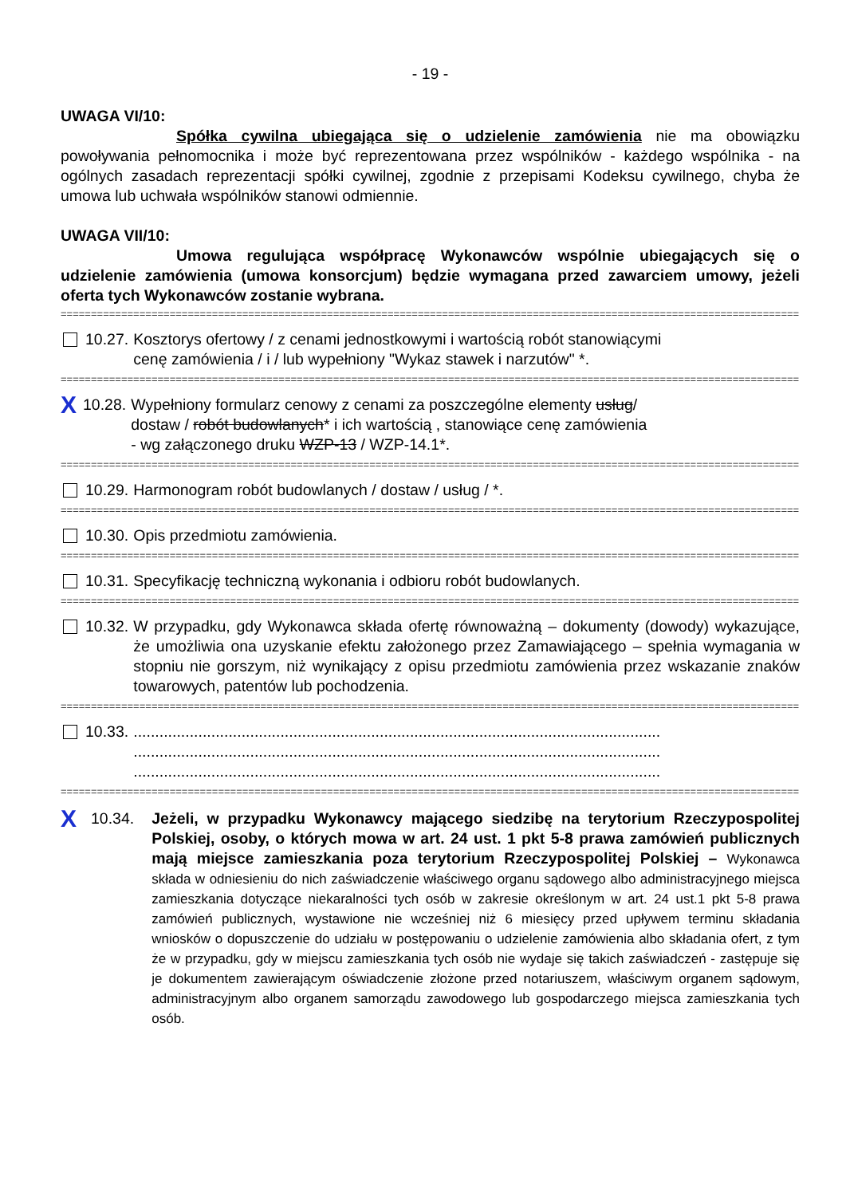- 19 -
UWAGA VI/10:
Spółka cywilna ubiegająca się o udzielenie zamówienia nie ma obowiązku powoływania pełnomocnika i może być reprezentowana przez wspólników - każdego wspólnika - na ogólnych zasadach reprezentacji spółki cywilnej, zgodnie z przepisami Kodeksu cywilnego, chyba że umowa lub uchwała wspólników stanowi odmiennie.
UWAGA VII/10:
Umowa regulująca współpracę Wykonawców wspólnie ubiegających się o udzielenie zamówienia (umowa konsorcjum) będzie wymagana przed zawarciem umowy, jeżeli oferta tych Wykonawców zostanie wybrana.
==========================================================================================================================
10.27. Kosztorys ofertowy / z cenami jednostkowymi i wartością robót stanowiącymi
cenę zamówienia / i / lub wypełniony "Wykaz stawek i narzutów" *.
==========================================================================================================================
X 10.28. Wypełniony formularz cenowy z cenami za poszczególne elementy usług/
dostaw / robót budowlanych* i ich wartością , stanowiące cenę zamówienia
- wg załączonego druku WZP-13 / WZP-14.1*.
==========================================================================================================================
10.29. Harmonogram robót budowlanych / dostaw / usług / *.
==========================================================================================================================
10.30. Opis przedmiotu zamówienia.
==========================================================================================================================
10.31. Specyfikację techniczną wykonania i odbioru robót budowlanych.
==========================================================================================================================
10.32. W przypadku, gdy Wykonawca składa ofertę równoważną – dokumenty (dowody) wykazujące, że umożliwia ona uzyskanie efektu założonego przez Zamawiającego – spełnia wymagania w stopniu nie gorszym, niż wynikający z opisu przedmiotu zamówienia przez wskazanie znaków towarowych, patentów lub pochodzenia.
==========================================================================================================================
10.33...........................................................................................................................
..........................................................................................................................
..........................................................................................................................
==========================================================================================================================
X 10.34. Jeżeli, w przypadku Wykonawcy mającego siedzibę na terytorium Rzeczypospolitej Polskiej, osoby, o których mowa w art. 24 ust. 1 pkt 5-8 prawa zamówień publicznych mają miejsce zamieszkania poza terytorium Rzeczypospolitej Polskiej – Wykonawca składa w odniesieniu do nich zaświadczenie właściwego organu sądowego albo administracyjnego miejsca zamieszkania dotyczące niekaralności tych osób w zakresie określonym w art. 24 ust.1 pkt 5-8 prawa zamówień publicznych, wystawione nie wcześniej niż 6 miesięcy przed upływem terminu składania wniosków o dopuszczenie do udziału w postępowaniu o udzielenie zamówienia albo składania ofert, z tym że w przypadku, gdy w miejscu zamieszkania tych osób nie wydaje się takich zaświadczeń - zastępuje się je dokumentem zawierającym oświadczenie złożone przed notariuszem, właściwym organem sądowym, administracyjnym albo organem samorządu zawodowego lub gospodarczego miejsca zamieszkania tych osób.